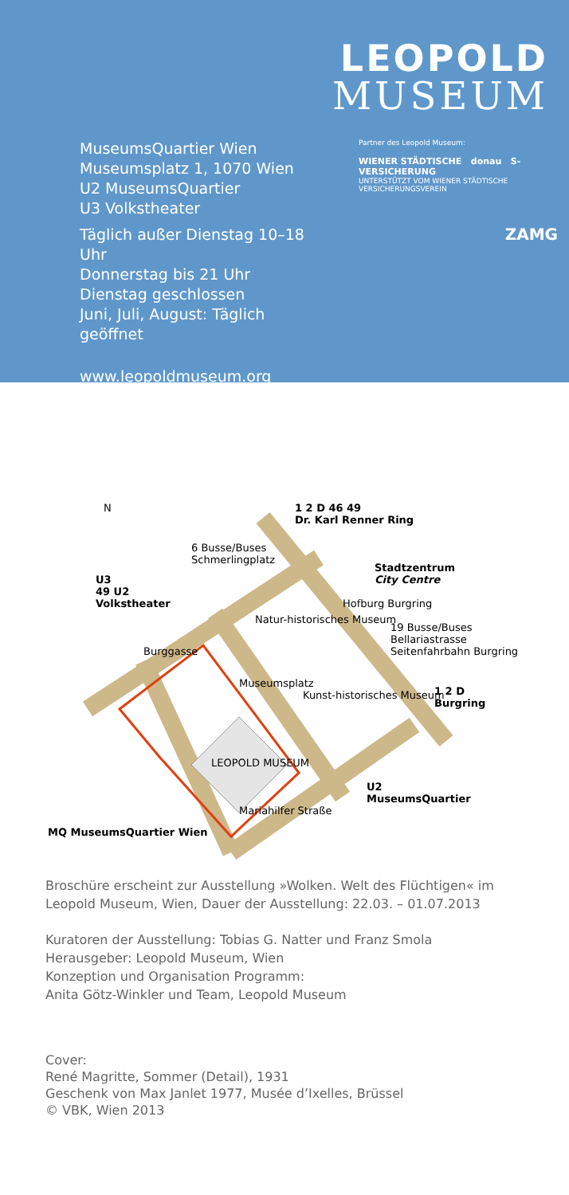LEOPOLD
MUSEUM
MuseumsQuartier Wien
Museumsplatz 1, 1070 Wien
U2 MuseumsQuartier
U3 Volkstheater
Täglich außer Dienstag 10–18 Uhr
Donnerstag bis 21 Uhr
Dienstag geschlossen
Juni, Juli, August: Täglich geöffnet
www.leopoldmuseum.org
Partner des Leopold Museum:
WIENER STÄDTISCHE donau S-VERSICHERUNG
UNTERSTÜTZT VOM WIENER STÄDTISCHE VERSICHERUNGSVEREIN
ZAMG
1 2 D 46 49
Dr. Karl Renner Ring
6 Busse/Buses
Schmerlingplatz
U3
49 U2
Volkstheater
Stadtzentrum
City Centre
19 Busse/Buses
Bellariastrasse
Seitenfahrbahn Burgring
1 2 D
Burgring
Natur-historisches Museum
Kunst-historisches Museum
Burggasse
Museumsplatz
Hofburg Burgring
LEOPOLD MUSEUM
Mariahilfer Straße
U2
MuseumsQuartier
MQ MuseumsQuartier Wien
N
Broschüre erscheint zur Ausstellung »Wolken. Welt des Flüchtigen« im Leopold Museum, Wien, Dauer der Ausstellung: 22.03. – 01.07.2013
Kuratoren der Ausstellung: Tobias G. Natter und Franz Smola
Herausgeber: Leopold Museum, Wien
Konzeption und Organisation Programm:
Anita Götz-Winkler und Team, Leopold Museum
Cover:
René Magritte, Sommer (Detail), 1931
Geschenk von Max Janlet 1977, Musée d’Ixelles, Brüssel
© VBK, Wien 2013